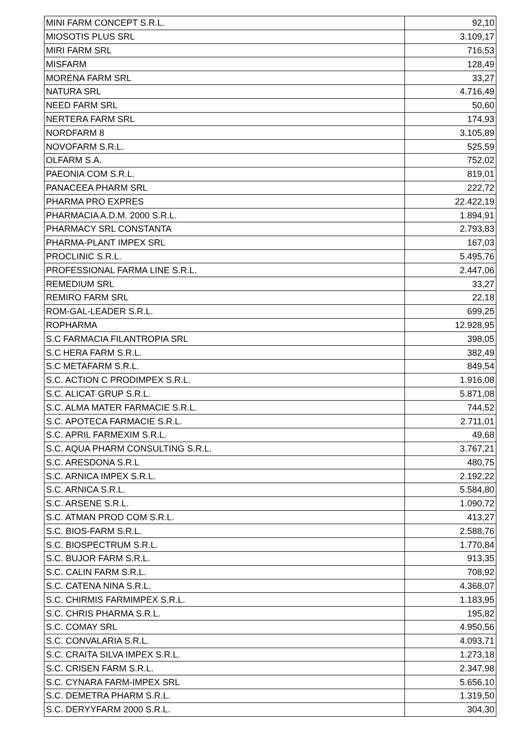| MINI FARM CONCEPT S.R.L. | 92,10 |
| MIOSOTIS PLUS SRL | 3.109,17 |
| MIRI FARM SRL | 716,53 |
| MISFARM | 128,49 |
| MORENA FARM SRL | 33,27 |
| NATURA SRL | 4.716,49 |
| NEED FARM SRL | 50,60 |
| NERTERA FARM SRL | 174,93 |
| NORDFARM 8 | 3.105,89 |
| NOVOFARM S.R.L. | 525,59 |
| OLFARM S.A. | 752,02 |
| PAEONIA COM S.R.L. | 819,01 |
| PANACEEA PHARM SRL | 222,72 |
| PHARMA PRO EXPRES | 22.422,19 |
| PHARMACIA A.D.M. 2000 S.R.L. | 1.894,91 |
| PHARMACY SRL CONSTANTA | 2.793,83 |
| PHARMA-PLANT IMPEX SRL | 167,03 |
| PROCLINIC S.R.L. | 5.495,76 |
| PROFESSIONAL FARMA LINE S.R.L. | 2.447,06 |
| REMEDIUM SRL | 33,27 |
| REMIRO FARM SRL | 22,18 |
| ROM-GAL-LEADER S.R.L. | 699,25 |
| ROPHARMA | 12.928,95 |
| S.C FARMACIA FILANTROPIA SRL | 398,05 |
| S.C HERA FARM S.R.L. | 382,49 |
| S.C METAFARM S.R.L. | 849,54 |
| S.C. ACTION C PRODIMPEX S.R.L. | 1.916,08 |
| S.C. ALICAT GRUP S.R.L. | 5.871,08 |
| S.C. ALMA MATER FARMACIE S.R.L. | 744,52 |
| S.C. APOTECA FARMACIE S.R.L. | 2.711,01 |
| S.C. APRIL FARMEXIM S.R.L. | 49,68 |
| S.C. AQUA PHARM CONSULTING S.R.L. | 3.767,21 |
| S.C. ARESDONA S.R.L | 480,75 |
| S.C. ARNICA IMPEX S.R.L. | 2.192,22 |
| S.C. ARNICA S.R.L. | 5.584,80 |
| S.C. ARSENE S.R.L. | 1.090,72 |
| S.C. ATMAN PROD COM S.R.L. | 413,27 |
| S.C. BIOS-FARM S.R.L. | 2.588,76 |
| S.C. BIOSPECTRUM S.R.L. | 1.770,84 |
| S.C. BUJOR FARM S.R.L. | 913,35 |
| S.C. CALIN FARM S.R.L. | 708,92 |
| S.C. CATENA NINA S.R.L. | 4.368,07 |
| S.C. CHIRMIS FARMIMPEX S.R.L. | 1.183,95 |
| S.C. CHRIS PHARMA S.R.L. | 195,82 |
| S.C. COMAY SRL | 4.950,56 |
| S.C. CONVALARIA S.R.L. | 4.093,71 |
| S.C. CRAITA SILVA IMPEX S.R.L. | 1.273,18 |
| S.C. CRISEN FARM S.R.L. | 2.347,98 |
| S.C. CYNARA FARM-IMPEX SRL | 5.656,10 |
| S.C. DEMETRA PHARM S.R.L. | 1.319,50 |
| S.C. DERYYFARM 2000 S.R.L. | 304,30 |